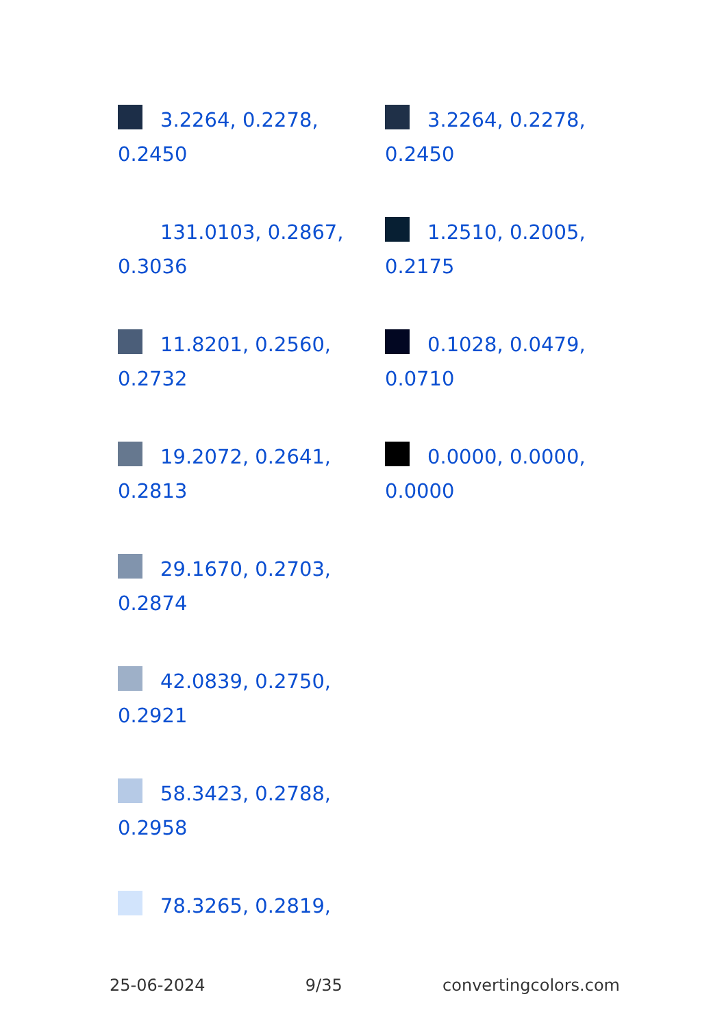3.2264, 0.2278, 0.2450
131.0103, 0.2867, 0.3036
11.8201, 0.2560, 0.2732
19.2072, 0.2641, 0.2813
29.1670, 0.2703, 0.2874
42.0839, 0.2750, 0.2921
58.3423, 0.2788, 0.2958
78.3265, 0.2819,
3.2264, 0.2278, 0.2450
1.2510, 0.2005, 0.2175
0.1028, 0.0479, 0.0710
0.0000, 0.0000, 0.0000
25-06-2024 9/35 convertingcolors.com